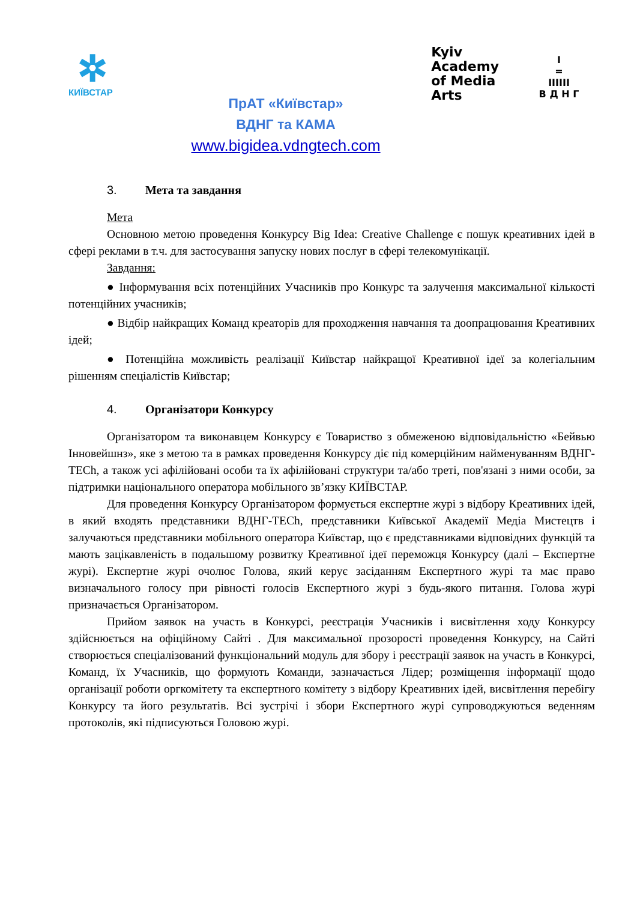✲
КИЇВСТАР
ПрАТ «Київстар»
ВДНГ та КАМА
www.bigidea.vdngtech.com
Kyiv
Academy
of Media
Arts
I
=
IIIIII
В Д Н Г
3. Мета та завдання
Мета
Основною метою проведення Конкурсу Big Idea: Creative Challenge є пошук креативних ідей в сфері реклами в т.ч. для застосування запуску нових послуг в сфері телекомунікації.
Завдання:
● Інформування всіх потенційних Учасників про Конкурс та залучення максимальної кількості потенційних учасників;
● Відбір найкращих Команд креаторів для проходження навчання та доопрацювання Креативних ідей;
● Потенційна можливість реалізації Київстар найкращої Креативної ідеї за колегіальним рішенням спеціалістів Київстар;
4. Організатори Конкурсу
Організатором та виконавцем Конкурсу є Товариство з обмеженою відповідальністю «Бейвью Інновейшнз», яке з метою та в рамках проведення Конкурсу діє під комерційним найменуванням ВДНГ-TECh, а також усі афілійовані особи та їх афілійовані структури та/або треті, пов'язані з ними особи, за підтримки національного оператора мобільного зв’язку КИЇВСТАР.
Для проведення Конкурсу Організатором формується експертне журі з відбору Креативних ідей, в який входять представники ВДНГ-TECh, представники Київської Академії Медіа Мистецтв і залучаються представники мобільного оператора Київстар, що є представниками відповідних функцій та мають зацікавленість в подальшому розвитку Креативної ідеї переможця Конкурсу (далі – Експертне журі). Експертне журі очолює Голова, який керує засіданням Експертного журі та має право визначального голосу при рівності голосів Експертного журі з будь-якого питання. Голова журі призначається Організатором.
Прийом заявок на участь в Конкурсі, реєстрація Учасників і висвітлення ходу Конкурсу здійснюється на офіційному Сайті . Для максимальної прозорості проведення Конкурсу, на Сайті створюється спеціалізований функціональний модуль для збору і реєстрації заявок на участь в Конкурсі, Команд, їх Учасників, що формують Команди, зазначається Лідер; розміщення інформації щодо організації роботи оргкомітету та експертного комітету з відбору Креативних ідей, висвітлення перебігу Конкурсу та його результатів. Всі зустрічі і збори Експертного журі супроводжуються веденням протоколів, які підписуються Головою журі.